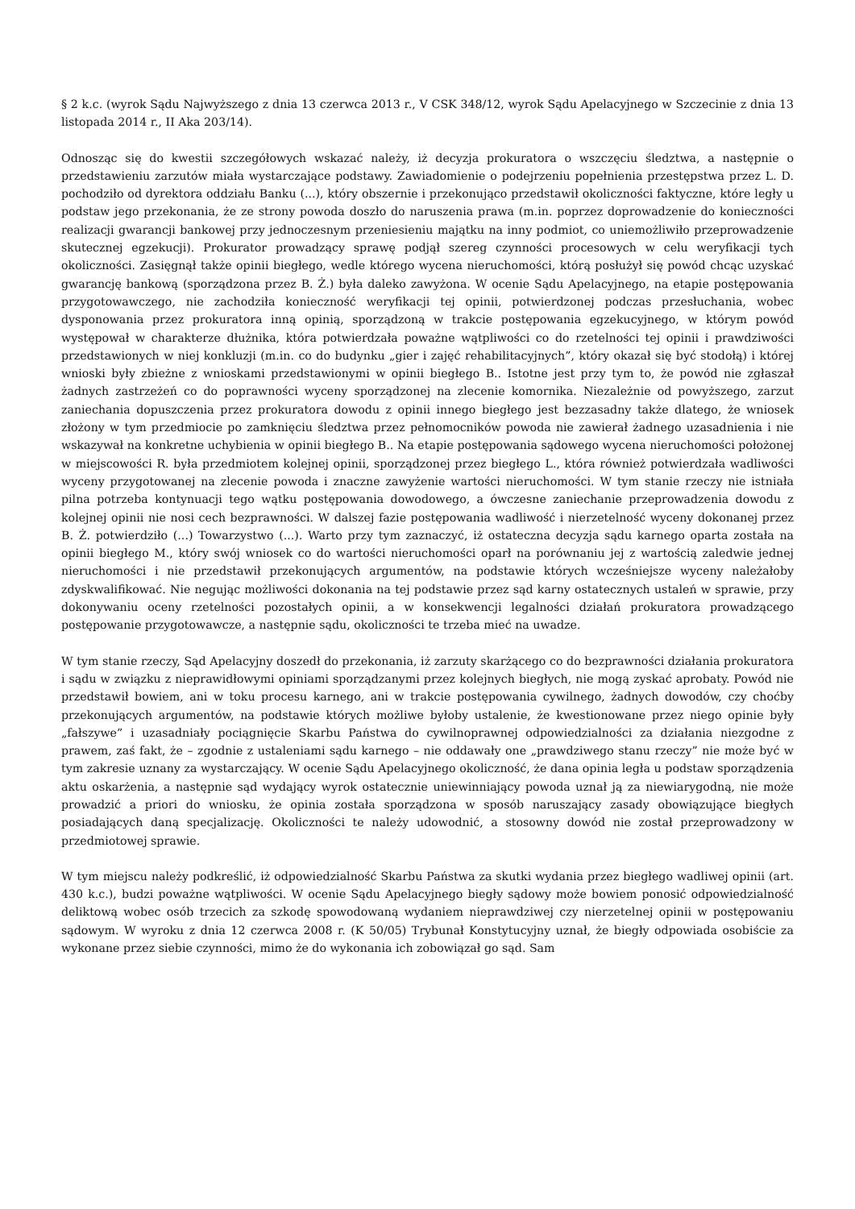§ 2 k.c. (wyrok Sądu Najwyższego z dnia 13 czerwca 2013 r., V CSK 348/12, wyrok Sądu Apelacyjnego w Szczecinie z dnia 13 listopada 2014 r., II Aka 203/14).
Odnosząc się do kwestii szczegółowych wskazać należy, iż decyzja prokuratora o wszczęciu śledztwa, a następnie o przedstawieniu zarzutów miała wystarczające podstawy. Zawiadomienie o podejrzeniu popełnienia przestępstwa przez L. D. pochodziło od dyrektora oddziału Banku (...), który obszernie i przekonująco przedstawił okoliczności faktyczne, które legły u podstaw jego przekonania, że ze strony powoda doszło do naruszenia prawa (m.in. poprzez doprowadzenie do konieczności realizacji gwarancji bankowej przy jednoczesnym przeniesieniu majątku na inny podmiot, co uniemożliwiło przeprowadzenie skutecznej egzekucji). Prokurator prowadzący sprawę podjął szereg czynności procesowych w celu weryfikacji tych okoliczności. Zasięgnął także opinii biegłego, wedle którego wycena nieruchomości, którą posłużył się powód chcąc uzyskać gwarancję bankową (sporządzona przez B. Ż.) była daleko zawyżona. W ocenie Sądu Apelacyjnego, na etapie postępowania przygotowawczego, nie zachodziła konieczność weryfikacji tej opinii, potwierdzonej podczas przesłuchania, wobec dysponowania przez prokuratora inną opinią, sporządzoną w trakcie postępowania egzekucyjnego, w którym powód występował w charakterze dłużnika, która potwierdzała poważne wątpliwości co do rzetelności tej opinii i prawdziwości przedstawionych w niej konkluzji (m.in. co do budynku „gier i zajęć rehabilitacyjnych”, który okazał się być stodołą) i której wnioski były zbieżne z wnioskami przedstawionymi w opinii biegłego B.. Istotne jest przy tym to, że powód nie zgłaszał żadnych zastrzeżeń co do poprawności wyceny sporządzonej na zlecenie komornika. Niezależnie od powyższego, zarzut zaniechania dopuszczenia przez prokuratora dowodu z opinii innego biegłego jest bezzasadny także dlatego, że wniosek złożony w tym przedmiocie po zamknięciu śledztwa przez pełnomocników powoda nie zawierał żadnego uzasadnienia i nie wskazywał na konkretne uchybienia w opinii biegłego B.. Na etapie postępowania sądowego wycena nieruchomości położonej w miejscowości R. była przedmiotem kolejnej opinii, sporządzonej przez biegłego L., która również potwierdzała wadliwości wyceny przygotowanej na zlecenie powoda i znaczne zawyżenie wartości nieruchomości. W tym stanie rzeczy nie istniała pilna potrzeba kontynuacji tego wątku postępowania dowodowego, a ówczesne zaniechanie przeprowadzenia dowodu z kolejnej opinii nie nosi cech bezprawności. W dalszej fazie postępowania wadliwość i nierzetelność wyceny dokonanej przez B. Ż. potwierdziło (...) Towarzystwo (...). Warto przy tym zaznaczyć, iż ostateczna decyzja sądu karnego oparta została na opinii biegłego M., który swój wniosek co do wartości nieruchomości oparł na porównaniu jej z wartością zaledwie jednej nieruchomości i nie przedstawił przekonujących argumentów, na podstawie których wcześniejsze wyceny należałoby zdyskwalifikować. Nie negując możliwości dokonania na tej podstawie przez sąd karny ostatecznych ustaleń w sprawie, przy dokonywaniu oceny rzetelności pozostałych opinii, a w konsekwencji legalności działań prokuratora prowadzącego postępowanie przygotowawcze, a następnie sądu, okoliczności te trzeba mieć na uwadze.
W tym stanie rzeczy, Sąd Apelacyjny doszedł do przekonania, iż zarzuty skarżącego co do bezprawności działania prokuratora i sądu w związku z nieprawidłowymi opiniami sporządzanymi przez kolejnych biegłych, nie mogą zyskać aprobaty. Powód nie przedstawił bowiem, ani w toku procesu karnego, ani w trakcie postępowania cywilnego, żadnych dowodów, czy choćby przekonujących argumentów, na podstawie których możliwe byłoby ustalenie, że kwestionowane przez niego opinie były „fałszywe” i uzasadniały pociągnięcie Skarbu Państwa do cywilnoprawnej odpowiedzialności za działania niezgodne z prawem, zaś fakt, że – zgodnie z ustaleniami sądu karnego – nie oddawały one „prawdziwego stanu rzeczy” nie może być w tym zakresie uznany za wystarczający. W ocenie Sądu Apelacyjnego okoliczność, że dana opinia legła u podstaw sporządzenia aktu oskarżenia, a następnie sąd wydający wyrok ostatecznie uniewinniający powoda uznał ją za niewiarygodną, nie może prowadzić a priori do wniosku, że opinia została sporządzona w sposób naruszający zasady obowiązujące biegłych posiadających daną specjalizację. Okoliczności te należy udowodnić, a stosowny dowód nie został przeprowadzony w przedmiotowej sprawie.
W tym miejscu należy podkreślić, iż odpowiedzialność Skarbu Państwa za skutki wydania przez biegłego wadliwej opinii (art. 430 k.c.), budzi poważne wątpliwości. W ocenie Sądu Apelacyjnego biegły sądowy może bowiem ponosić odpowiedzialność deliktową wobec osób trzecich za szkodę spowodowaną wydaniem nieprawdziwej czy nierzetelnej opinii w postępowaniu sądowym. W wyroku z dnia 12 czerwca 2008 r. (K 50/05) Trybunał Konstytucyjny uznał, że biegły odpowiada osobiście za wykonane przez siebie czynności, mimo że do wykonania ich zobowiązał go sąd. Sam